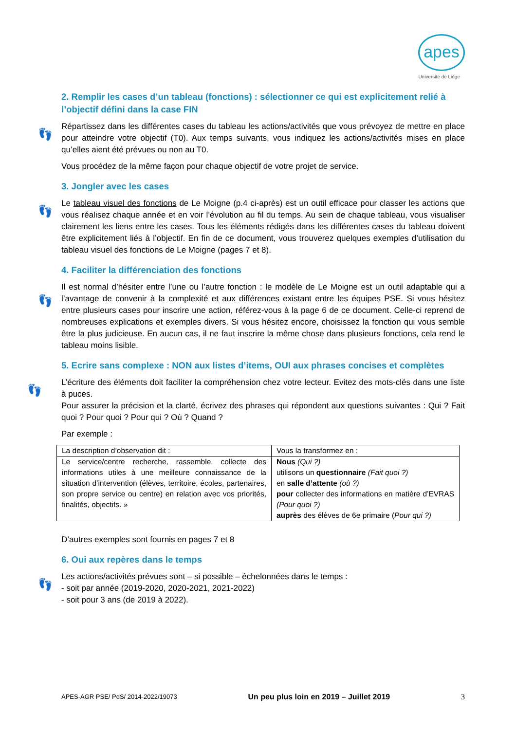apes
Université de Liège
2. Remplir les cases d’un tableau (fonctions) : sélectionner ce qui est explicitement relié à l’objectif défini dans la case FIN
👣
Répartissez dans les différentes cases du tableau les actions/activités que vous prévoyez de mettre en place pour atteindre votre objectif (T0). Aux temps suivants, vous indiquez les actions/activités mises en place qu’elles aient été prévues ou non au T0.
Vous procédez de la même façon pour chaque objectif de votre projet de service.
3. Jongler avec les cases
👣
Le tableau visuel des fonctions de Le Moigne (p.4 ci-après) est un outil efficace pour classer les actions que vous réalisez chaque année et en voir l’évolution au fil du temps. Au sein de chaque tableau, vous visualiser clairement les liens entre les cases. Tous les éléments rédigés dans les différentes cases du tableau doivent être explicitement liés à l’objectif. En fin de ce document, vous trouverez quelques exemples d’utilisation du tableau visuel des fonctions de Le Moigne (pages 7 et 8).
4. Faciliter la différenciation des fonctions
👣
Il est normal d’hésiter entre l’une ou l’autre fonction : le modèle de Le Moigne est un outil adaptable qui a l’avantage de convenir à la complexité et aux différences existant entre les équipes PSE. Si vous hésitez entre plusieurs cases pour inscrire une action, référez-vous à la page 6 de ce document. Celle-ci reprend de nombreuses explications et exemples divers. Si vous hésitez encore, choisissez la fonction qui vous semble être la plus judicieuse. En aucun cas, il ne faut inscrire la même chose dans plusieurs fonctions, cela rend le tableau moins lisible.
5. Ecrire sans complexe : NON aux listes d’items, OUI aux phrases concises et complètes
👣
L’écriture des éléments doit faciliter la compréhension chez votre lecteur. Evitez des mots-clés dans une liste à puces.
Pour assurer la précision et la clarté, écrivez des phrases qui répondent aux questions suivantes : Qui ? Fait quoi ? Pour quoi ? Pour qui ? Où ? Quand ?
Par exemple :
| La description d’observation dit : | Vous la transformez en : |
| Le service/centre recherche, rassemble, collecte des informations utiles à une meilleure connaissance de la situation d’intervention (élèves, territoire, écoles, partenaires, son propre service ou centre) en relation avec vos priorités, finalités, objectifs. » | Nous (Qui ?) utilisons un questionnaire (Fait quoi ?) en salle d’attente (où ?) pour collecter des informations en matière d’EVRAS (Pour quoi ?) auprès des élèves de 6e primaire ( Pour qui ?) |
D’autres exemples sont fournis en pages 7 et 8
6. Oui aux repères dans le temps
👣
Les actions/activités prévues sont – si possible – échelonnées dans le temps :
- soit par année (2019-2020, 2020-2021, 2021-2022)
- soit pour 3 ans (de 2019 à 2022).
APES-AGR PSE/ PdS/ 2014-2022/19073 Un peu plus loin en 2019 – Juillet 2019 3